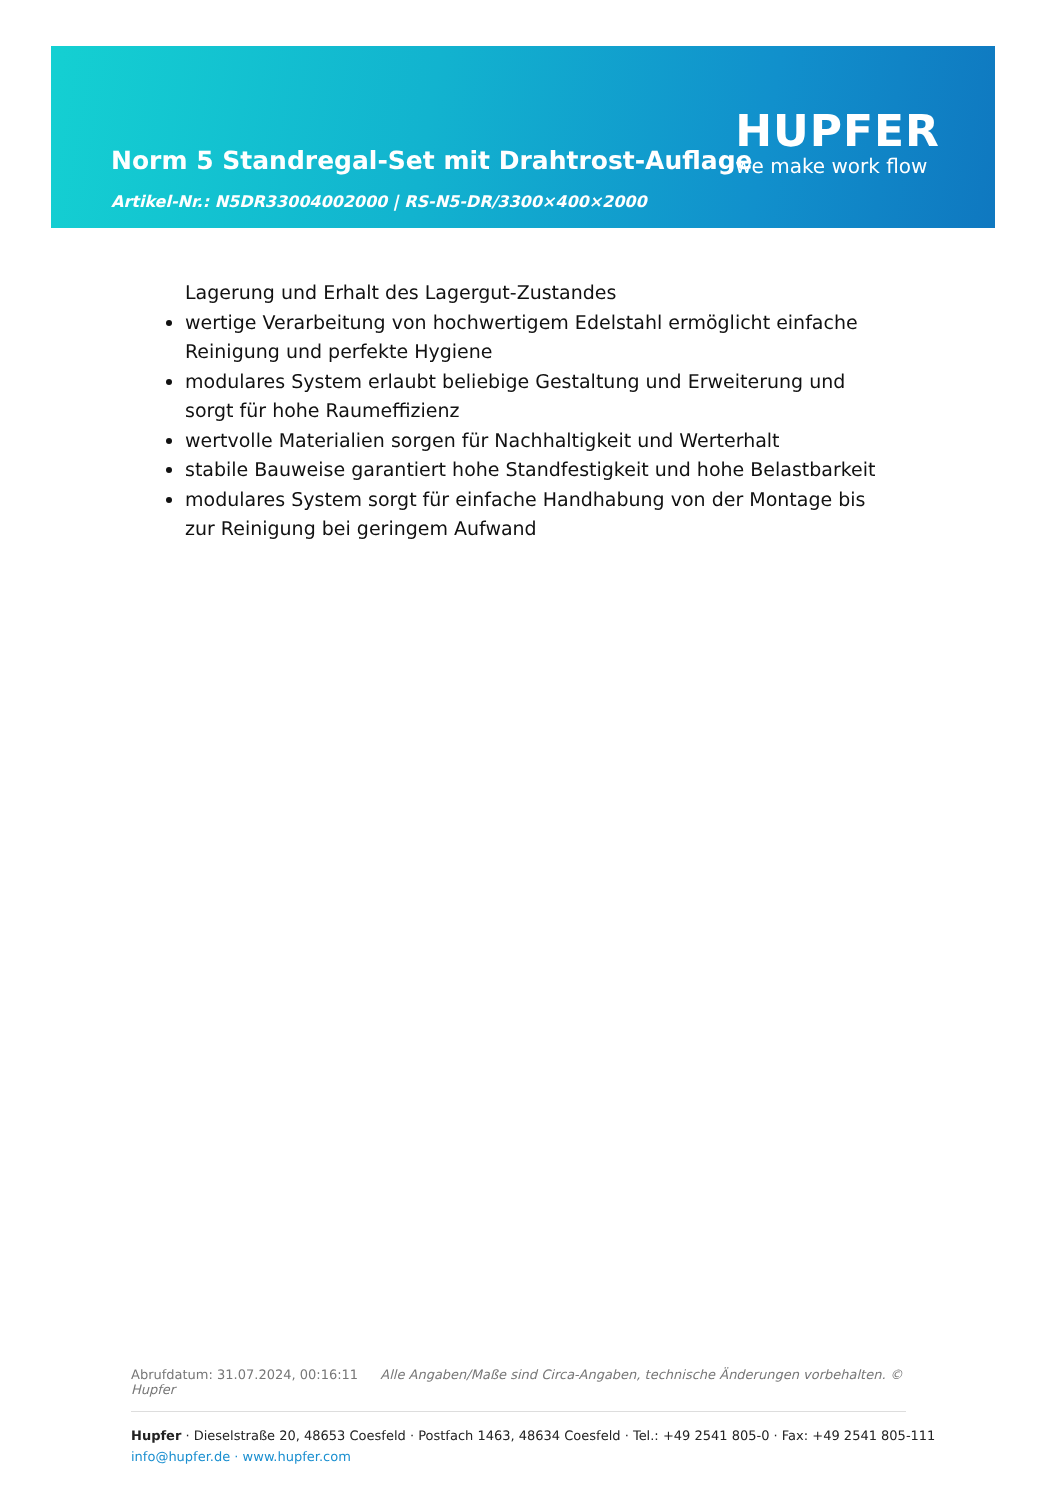Norm 5 Standregal-Set mit Drahtrost-Auflage
Artikel-Nr.: N5DR33004002000 | RS-N5-DR/3300×400×2000
HUPFER
we make work flow
Lagerung und Erhalt des Lagergut-Zustandes
wertige Verarbeitung von hochwertigem Edelstahl ermöglicht einfache Reinigung und perfekte Hygiene
modulares System erlaubt beliebige Gestaltung und Erweiterung und sorgt für hohe Raumeffizienz
wertvolle Materialien sorgen für Nachhaltigkeit und Werterhalt
stabile Bauweise garantiert hohe Standfestigkeit und hohe Belastbarkeit
modulares System sorgt für einfache Handhabung von der Montage bis zur Reinigung bei geringem Aufwand
Abrufdatum: 31.07.2024, 00:16:11 Alle Angaben/Maße sind Circa-Angaben, technische Änderungen vorbehalten. © Hupfer
Hupfer · Dieselstraße 20, 48653 Coesfeld · Postfach 1463, 48634 Coesfeld · Tel.: +49 2541 805-0 · Fax: +49 2541 805-111
info@hupfer.de · www.hupfer.com